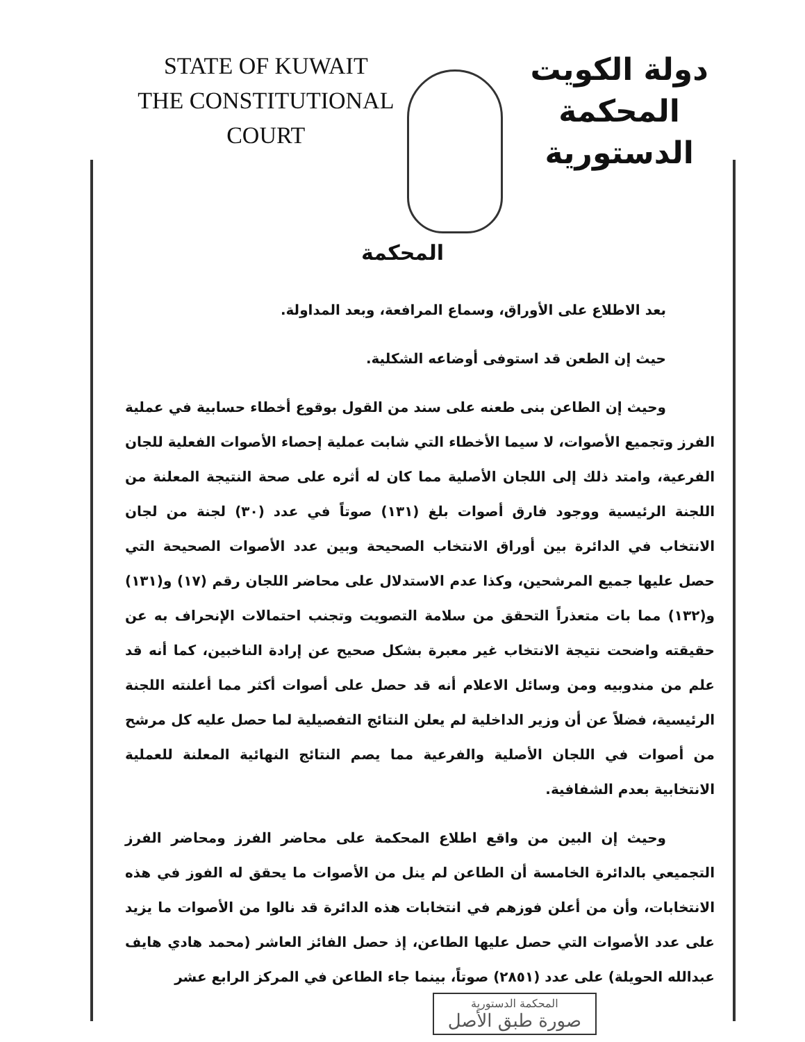STATE OF KUWAIT
THE CONSTITUTIONAL COURT
دولة الكويت
المحكمة الدستورية
المحكمة
بعد الاطلاع على الأوراق، وسماع المرافعة، وبعد المداولة.
حيث إن الطعن قد استوفى أوضاعه الشكلية.
وحيث إن الطاعن بنى طعنه على سند من القول بوقوع أخطاء حسابية في عملية الفرز وتجميع الأصوات، لا سيما الأخطاء التي شابت عملية إحصاء الأصوات الفعلية للجان الفرعية، وامتد ذلك إلى اللجان الأصلية مما كان له أثره على صحة النتيجة المعلنة من اللجنة الرئيسية ووجود فارق أصوات بلغ (١٣١) صوتاً في عدد (٣٠) لجنة من لجان الانتخاب في الدائرة بين أوراق الانتخاب الصحيحة وبين عدد الأصوات الصحيحة التي حصل عليها جميع المرشحين، وكذا عدم الاستدلال على محاضر اللجان رقم (١٧) و(١٣١) و(١٣٢) مما بات متعذراً التحقق من سلامة التصويت وتجنب احتمالات الإنحراف به عن حقيقته واضحت نتيجة الانتخاب غير معبرة بشكل صحيح عن إرادة الناخبين، كما أنه قد علم من مندوبيه ومن وسائل الاعلام أنه قد حصل على أصوات أكثر مما أعلنته اللجنة الرئيسية، فضلاً عن أن وزير الداخلية لم يعلن النتائج التفصيلية لما حصل عليه كل مرشح من أصوات في اللجان الأصلية والفرعية مما يصم النتائج النهائية المعلنة للعملية الانتخابية بعدم الشفافية.
وحيث إن البين من واقع اطلاع المحكمة على محاضر الفرز ومحاضر الفرز التجميعي بالدائرة الخامسة أن الطاعن لم ينل من الأصوات ما يحقق له الفوز في هذه الانتخابات، وأن من أعلن فوزهم في انتخابات هذه الدائرة قد نالوا من الأصوات ما يزيد على عدد الأصوات التي حصل عليها الطاعن، إذ حصل الفائز العاشر (محمد هادي هايف عبدالله الحويلة) على عدد (٢٨٥١) صوتاً، بينما جاء الطاعن في المركز الرابع عشر
المحكمة الدستورية
صورة طبق الأصل